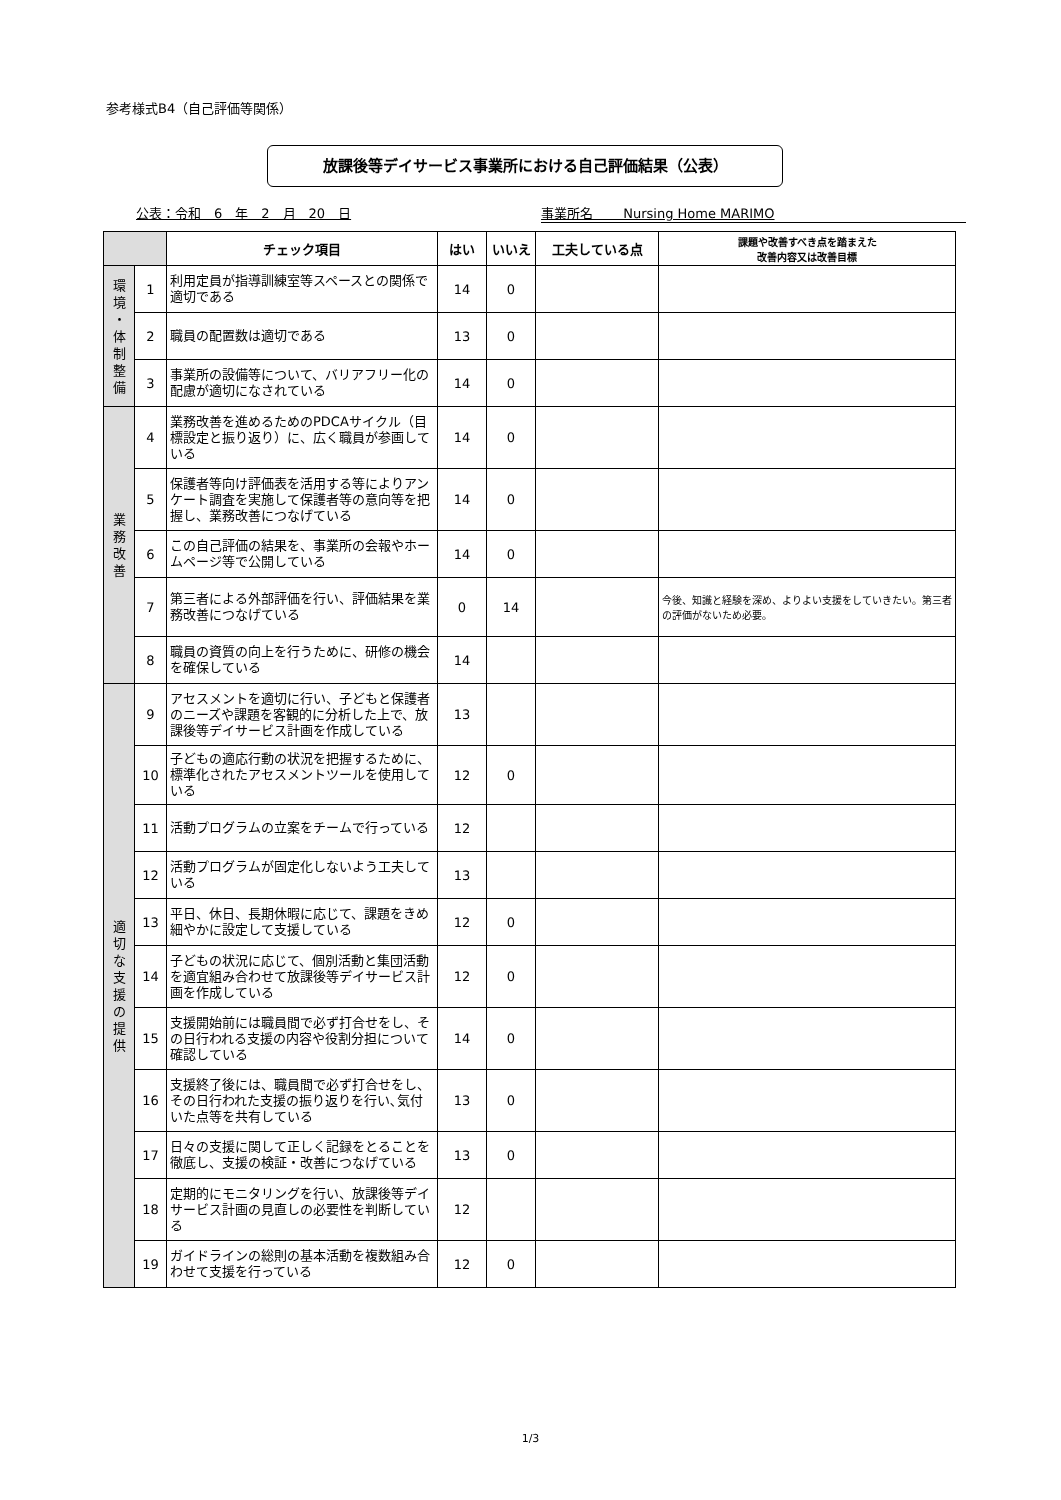参考様式B4（自己評価等関係）
放課後等デイサービス事業所における自己評価結果（公表）
公表：令和　6　年　2　月　20　日 事業所名　　 Nursing Home MARIMO
| | | チェック項目 | はい | いいえ | 工夫している点 | 課題や改善すべき点を踏まえた 改善内容又は改善目標 |
| --- | --- | --- | --- | --- | --- | --- |
| 環 境 ・ 体 制 整 備 | 1 | 利用定員が指導訓練室等スペースとの関係で適切である | 14 | 0 | | |
| | 2 | 職員の配置数は適切である | 13 | 0 | | |
| | 3 | 事業所の設備等について、バリアフリー化の配慮が適切になされている | 14 | 0 | | |
| 業 務 改 善 | 4 | 業務改善を進めるためのPDCAサイクル（目標設定と振り返り）に、広く職員が参画している | 14 | 0 | | |
| | 5 | 保護者等向け評価表を活用する等によりアンケート調査を実施して保護者等の意向等を把握し、業務改善につなげている | 14 | 0 | | |
| | 6 | この自己評価の結果を、事業所の会報やホームページ等で公開している | 14 | 0 | | |
| | 7 | 第三者による外部評価を行い、評価結果を業務改善につなげている | 0 | 14 | | 今後、知識と経験を深め、よりよい支援をしていきたい。第三者の評価がないため必要。 |
| | 8 | 職員の資質の向上を行うために、研修の機会を確保している | 14 | | | |
| 適 切 な 支 援 の 提 供 | 9 | アセスメントを適切に行い、子どもと保護者のニーズや課題を客観的に分析した上で、放課後等デイサービス計画を作成している | 13 | | | |
| | 10 | 子どもの適応行動の状況を把握するために、標準化されたアセスメントツールを使用している | 12 | 0 | | |
| | 11 | 活動プログラムの立案をチームで行っている | 12 | | | |
| | 12 | 活動プログラムが固定化しないよう工夫している | 13 | | | |
| | 13 | 平日、休日、長期休暇に応じて、課題をきめ細やかに設定して支援している | 12 | 0 | | |
| | 14 | 子どもの状況に応じて、個別活動と集団活動を適宜組み合わせて放課後等デイサービス計画を作成している | 12 | 0 | | |
| | 15 | 支援開始前には職員間で必ず打合せをし、その日行われる支援の内容や役割分担について確認している | 14 | 0 | | |
| | 16 | 支援終了後には、職員間で必ず打合せをし、その日行われた支援の振り返りを行い､気付いた点等を共有している | 13 | 0 | | |
| | 17 | 日々の支援に関して正しく記録をとることを徹底し、支援の検証・改善につなげている | 13 | 0 | | |
| | 18 | 定期的にモニタリングを行い、放課後等デイサービス計画の見直しの必要性を判断している | 12 | | | |
| | 19 | ガイドラインの総則の基本活動を複数組み合わせて支援を行っている | 12 | 0 | | |
1/3